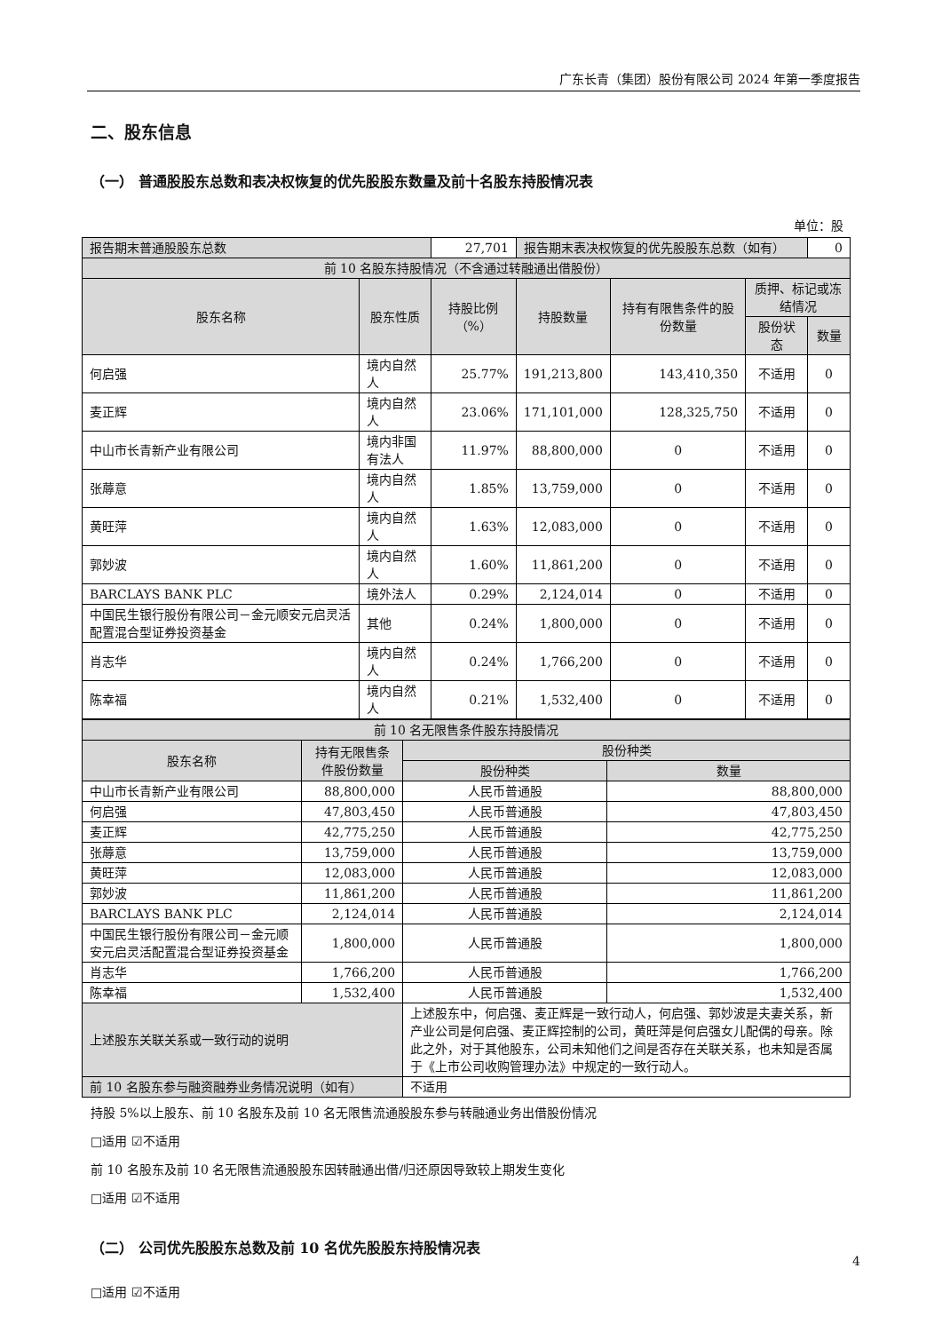广东长青（集团）股份有限公司 2024 年第一季度报告
二、股东信息
（一） 普通股股东总数和表决权恢复的优先股股东数量及前十名股东持股情况表
单位：股
| 报告期末普通股股东总数 | | 27,701 | 报告期末表决权恢复的优先股股东总数（如有） | | | 0 |
| 前 10 名股东持股情况（不含通过转融通出借股份） | | | | | | |
| 股东名称 | 股东性质 | 持股比例（%） | 持股数量 | 持有有限售条件的股份数量 | 质押、标记或冻结情况 | |
| | | | | | 股份状态 | 数量 |
| 何启强 | 境内自然人 | 25.77% | 191,213,800 | 143,410,350 | 不适用 | 0 |
| 麦正辉 | 境内自然人 | 23.06% | 171,101,000 | 128,325,750 | 不适用 | 0 |
| 中山市长青新产业有限公司 | 境内非国有法人 | 11.97% | 88,800,000 | 0 | 不适用 | 0 |
| 张蓐意 | 境内自然人 | 1.85% | 13,759,000 | 0 | 不适用 | 0 |
| 黄旺萍 | 境内自然人 | 1.63% | 12,083,000 | 0 | 不适用 | 0 |
| 郭妙波 | 境内自然人 | 1.60% | 11,861,200 | 0 | 不适用 | 0 |
| BARCLAYS BANK PLC | 境外法人 | 0.29% | 2,124,014 | 0 | 不适用 | 0 |
| 中国民生银行股份有限公司－金元顺安元启灵活配置混合型证券投资基金 | 其他 | 0.24% | 1,800,000 | 0 | 不适用 | 0 |
| 肖志华 | 境内自然人 | 0.24% | 1,766,200 | 0 | 不适用 | 0 |
| 陈幸福 | 境内自然人 | 0.21% | 1,532,400 | 0 | 不适用 | 0 |
| 前 10 名无限售条件股东持股情况 | | | | |
| 股东名称 | 持有无限售条件股份数量 | | 股份种类 | |
| | | | 股份种类 | 数量 |
| 中山市长青新产业有限公司 | 88,800,000 | | 人民币普通股 | 88,800,000 |
| 何启强 | 47,803,450 | | 人民币普通股 | 47,803,450 |
| 麦正辉 | 42,775,250 | | 人民币普通股 | 42,775,250 |
| 张蓐意 | 13,759,000 | | 人民币普通股 | 13,759,000 |
| 黄旺萍 | 12,083,000 | | 人民币普通股 | 12,083,000 |
| 郭妙波 | 11,861,200 | | 人民币普通股 | 11,861,200 |
| BARCLAYS BANK PLC | 2,124,014 | | 人民币普通股 | 2,124,014 |
| 中国民生银行股份有限公司－金元顺安元启灵活配置混合型证券投资基金 | 1,800,000 | | 人民币普通股 | 1,800,000 |
| 肖志华 | 1,766,200 | | 人民币普通股 | 1,766,200 |
| 陈幸福 | 1,532,400 | | 人民币普通股 | 1,532,400 |
| 上述股东关联关系或一致行动的说明 | | 上述股东中，何启强、麦正辉是一致行动人，何启强、郭妙波是夫妻关系，新产业公司是何启强、麦正辉控制的公司，黄旺萍是何启强女儿配偶的母亲。除此之外，对于其他股东，公司未知他们之间是否存在关联关系，也未知是否属于《上市公司收购管理办法》中规定的一致行动人。 | | |
| 前 10 名股东参与融资融券业务情况说明（如有） | | 不适用 | | |
持股 5%以上股东、前 10 名股东及前 10 名无限售流通股股东参与转融通业务出借股份情况
□适用 ☑不适用
前 10 名股东及前 10 名无限售流通股股东因转融通出借/归还原因导致较上期发生变化
□适用 ☑不适用
（二） 公司优先股股东总数及前 10 名优先股股东持股情况表
□适用 ☑不适用
4